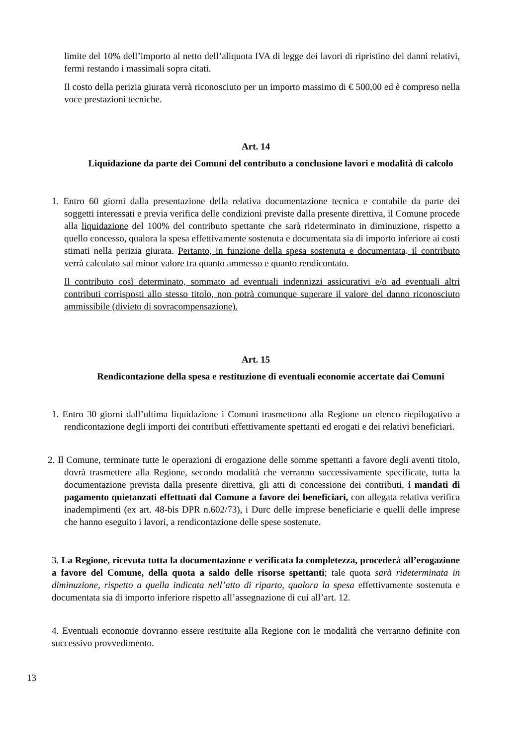limite del 10% dell’importo al netto dell’aliquota IVA di legge dei lavori di ripristino dei danni relativi, fermi restando i massimali sopra citati.
Il costo della perizia giurata verrà riconosciuto per un importo massimo di € 500,00 ed è compreso nella voce prestazioni tecniche.
Art. 14
Liquidazione da parte dei Comuni del contributo a conclusione lavori e modalità di calcolo
1. Entro 60 giorni dalla presentazione della relativa documentazione tecnica e contabile da parte dei soggetti interessati e previa verifica delle condizioni previste dalla presente direttiva, il Comune procede alla liquidazione del 100% del contributo spettante che sarà rideterminato in diminuzione, rispetto a quello concesso, qualora la spesa effettivamente sostenuta e documentata sia di importo inferiore ai costi stimati nella perizia giurata. Pertanto, in funzione della spesa sostenuta e documentata, il contributo verrà calcolato sul minor valore tra quanto ammesso e quanto rendicontato.
Il contributo così determinato, sommato ad eventuali indennizzi assicurativi e/o ad eventuali altri contributi corrisposti allo stesso titolo, non potrà comunque superare il valore del danno riconosciuto ammissibile (divieto di sovracompensazione).
Art. 15
Rendicontazione della spesa e restituzione di eventuali economie accertate dai Comuni
1. Entro 30 giorni dall’ultima liquidazione i Comuni trasmettono alla Regione un elenco riepilogativo a rendicontazione degli importi dei contributi effettivamente spettanti ed erogati e dei relativi beneficiari.
2. Il Comune, terminate tutte le operazioni di erogazione delle somme spettanti a favore degli aventi titolo, dovrà trasmettere alla Regione, secondo modalità che verranno successivamente specificate, tutta la documentazione prevista dalla presente direttiva, gli atti di concessione dei contributi, i mandati di pagamento quietanzati effettuati dal Comune a favore dei beneficiari, con allegata relativa verifica inadempimenti (ex art. 48-bis DPR n.602/73), i Durc delle imprese beneficiarie e quelli delle imprese che hanno eseguito i lavori, a rendicontazione delle spese sostenute.
3. La Regione, ricevuta tutta la documentazione e verificata la completezza, procederà all’erogazione a favore del Comune, della quota a saldo delle risorse spettanti; tale quota sarà rideterminata in diminuzione, rispetto a quella indicata nell’atto di riparto, qualora la spesa effettivamente sostenuta e documentata sia di importo inferiore rispetto all’assegnazione di cui all’art. 12.
4. Eventuali economie dovranno essere restituite alla Regione con le modalità che verranno definite con successivo provvedimento.
13